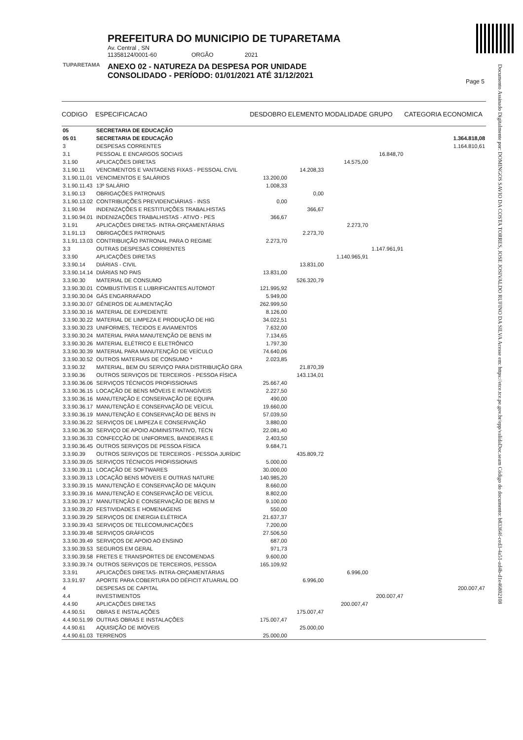TUPARETAMA
PREFEITURA DO MUNICIPIO DE TUPARETAMA
Av. Central , SN
11358124/0001-60 ORGÃO 2021
ANEXO 02 - NATUREZA DA DESPESA POR UNIDADE
CONSOLIDADO - PERÍODO: 01/01/2021 ATÉ 31/12/2021
Page 5
Documento Assinado Digitalmente por: DOMINGOS SAVIO DA COSTA TORRES, JOSE JOSIVALDO RUFINO DA SILVA Acesse em: https://etce.tce.pe.gov.br/epp/validaDoc.seam Código do documento: b83364f-ced3-4a51-ad4b-d1e46802108
| CODIGO | ESPECIFICACAO | DESDOBRO | ELEMENTO | MODALIDADE | GRUPO | CATEGORIA ECONOMICA |
| --- | --- | --- | --- | --- | --- | --- |
| 05 | SECRETARIA DE EDUCAÇÃO | | | | | |
| 05 01 | SECRETARIA DE EDUCAÇÃO | | | | | 1.364.818,08 |
| 3 | DESPESAS CORRENTES | | | | | 1.164.810,61 |
| 3.1 | PESSOAL E ENCARGOS SOCIAIS | | | | 16.848,70 | |
| 3.1.90 | APLICAÇÕES DIRETAS | | | 14.575,00 | | |
| 3.1.90.11 | VENCIMENTOS E VANTAGENS FIXAS - PESSOAL CIVIL | | 14.208,33 | | | |
| 3.1.90.11.01 | VENCIMENTOS E SALÁRIOS | 13.200,00 | | | | |
| 3.1.90.11.43 | 13º SALÁRIO | 1.008,33 | | | | |
| 3.1.90.13 | OBRIGAÇÕES PATRONAIS | | 0,00 | | | |
| 3.1.90.13.02 | CONTRIBUIÇÕES PREVIDENCIÁRIAS - INSS | 0,00 | | | | |
| 3.1.90.94 | INDENIZAÇÕES E RESTITUIÇÕES TRABALHISTAS | | 366,67 | | | |
| 3.1.90.94.01 | INDENIZAÇÕES TRABALHISTAS - ATIVO - PES | 366,67 | | | | |
| 3.1.91 | APLICAÇÕES DIRETAS- INTRA-ORÇAMENTÁRIAS | | | 2.273,70 | | |
| 3.1.91.13 | OBRIGAÇÕES PATRONAIS | | 2.273,70 | | | |
| 3.1.91.13.03 | CONTRIBUIÇÃO PATRONAL PARA O REGIME | 2.273,70 | | | | |
| 3.3 | OUTRAS DESPESAS CORRENTES | | | | 1.147.961,91 | |
| 3.3.90 | APLICAÇÕES DIRETAS | | | 1.140.965,91 | | |
| 3.3.90.14 | DIÁRIAS - CIVIL | | 13.831,00 | | | |
| 3.3.90.14.14 | DIÁRIAS NO PAIS | 13.831,00 | | | | |
| 3.3.90.30 | MATERIAL DE CONSUMO | | 526.320,79 | | | |
| 3.3.90.30.01 | COMBUSTÍVEIS E LUBRIFICANTES AUTOMOT | 121.995,92 | | | | |
| 3.3.90.30.04 | GÁS ENGARRAFADO | 5.949,00 | | | | |
| 3.3.90.30.07 | GÊNEROS DE ALIMENTAÇÃO | 262.999,50 | | | | |
| 3.3.90.30.16 | MATERIAL DE EXPEDIENTE | 8.126,00 | | | | |
| 3.3.90.30.22 | MATERIAL DE LIMPEZA E PRODUÇÃO DE HIG | 34.022,51 | | | | |
| 3.3.90.30.23 | UNIFORMES, TECIDOS E AVIAMENTOS | 7.632,00 | | | | |
| 3.3.90.30.24 | MATERIAL PARA MANUTENÇÃO DE BENS IM | 7.134,65 | | | | |
| 3.3.90.30.26 | MATERIAL ELÉTRICO E ELETRÔNICO | 1.797,30 | | | | |
| 3.3.90.30.39 | MATERIAL PARA MANUTENÇÃO DE VEÍCULO | 74.640,06 | | | | |
| 3.3.90.30.52 | OUTROS MATERIAIS DE CONSUMO * | 2.023,85 | | | | |
| 3.3.90.32 | MATERIAL, BEM OU SERVIÇO PARA DISTRIBUIÇÃO GRA | | 21.870,39 | | | |
| 3.3.90.36 | OUTROS SERVIÇOS DE TERCEIROS - PESSOA FÍSICA | | 143.134,01 | | | |
| 3.3.90.36.06 | SERVIÇOS TÉCNICOS PROFISSIONAIS | 25.667,40 | | | | |
| 3.3.90.36.15 | LOCAÇÃO DE BENS MÓVEIS E INTANGÍVEIS | 2.227,50 | | | | |
| 3.3.90.36.16 | MANUTENÇÃO E CONSERVAÇÃO DE EQUIPA | 490,00 | | | | |
| 3.3.90.36.17 | MANUTENÇÃO E CONSERVAÇÃO DE VEÍCUL | 19.660,00 | | | | |
| 3.3.90.36.19 | MANUTENÇÃO E CONSERVAÇÃO DE BENS IN | 57.039,50 | | | | |
| 3.3.90.36.22 | SERVIÇOS DE LIMPEZA E CONSERVAÇÃO | 3.880,00 | | | | |
| 3.3.90.36.30 | SERVIÇO DE APOIO ADMINISTRATIVO, TÉCN | 22.081,40 | | | | |
| 3.3.90.36.33 | CONFECÇÃO DE UNIFORMES, BANDEIRAS E | 2.403,50 | | | | |
| 3.3.90.36.45 | OUTROS SERVIÇOS DE PESSOA FÍSICA | 9.684,71 | | | | |
| 3.3.90.39 | OUTROS SERVIÇOS DE TERCEIROS - PESSOA JURÍDIC | | 435.809,72 | | | |
| 3.3.90.39.05 | SERVIÇOS TÉCNICOS PROFISSIONAIS | 5.000,00 | | | | |
| 3.3.90.39.11 | LOCAÇÃO DE SOFTWARES | 30.000,00 | | | | |
| 3.3.90.39.13 | LOCAÇÃO BENS MÓVEIS E OUTRAS NATURE | 140.985,20 | | | | |
| 3.3.90.39.15 | MANUTENÇÃO E CONSERVAÇÃO DE MÁQUIN | 8.660,00 | | | | |
| 3.3.90.39.16 | MANUTENÇÃO E CONSERVAÇÃO DE VEÍCUL | 8.802,00 | | | | |
| 3.3.90.39.17 | MANUTENÇÃO E CONSERVAÇÃO DE BENS M | 9.100,00 | | | | |
| 3.3.90.39.20 | FESTIVIDADES E HOMENAGENS | 550,00 | | | | |
| 3.3.90.39.29 | SERVIÇOS DE ENERGIA ELÉTRICA | 21.637,37 | | | | |
| 3.3.90.39.43 | SERVIÇOS DE TELECOMUNICAÇÕES | 7.200,00 | | | | |
| 3.3.90.39.48 | SERVIÇOS GRÁFICOS | 27.506,50 | | | | |
| 3.3.90.39.49 | SERVIÇOS DE APOIO AO ENSINO | 687,00 | | | | |
| 3.3.90.39.53 | SEGUROS EM GERAL | 971,73 | | | | |
| 3.3.90.39.58 | FRETES E TRANSPORTES DE ENCOMENDAS | 9.600,00 | | | | |
| 3.3.90.39.74 | OUTROS SERVIÇOS DE TERCEIROS, PESSOA | 165.109,92 | | | | |
| 3.3.91 | APLICAÇÕES DIRETAS- INTRA-ORÇAMENTÁRIAS | | | 6.996,00 | | |
| 3.3.91.97 | APORTE PARA COBERTURA DO DÉFICIT ATUARIAL DO | | 6.996,00 | | | |
| 4 | DESPESAS DE CAPITAL | | | | | 200.007,47 |
| 4.4 | INVESTIMENTOS | | | | 200.007,47 | |
| 4.4.90 | APLICAÇÕES DIRETAS | | | 200.007,47 | | |
| 4.4.90.51 | OBRAS E INSTALAÇÕES | | 175.007,47 | | | |
| 4.4.90.51.99 | OUTRAS OBRAS E INSTALAÇÕES | 175.007,47 | | | | |
| 4.4.90.61 | AQUISIÇÃO DE IMÓVEIS | | 25.000,00 | | | |
| 4.4.90.61.03 | TERRENOS | 25.000,00 | | | | |